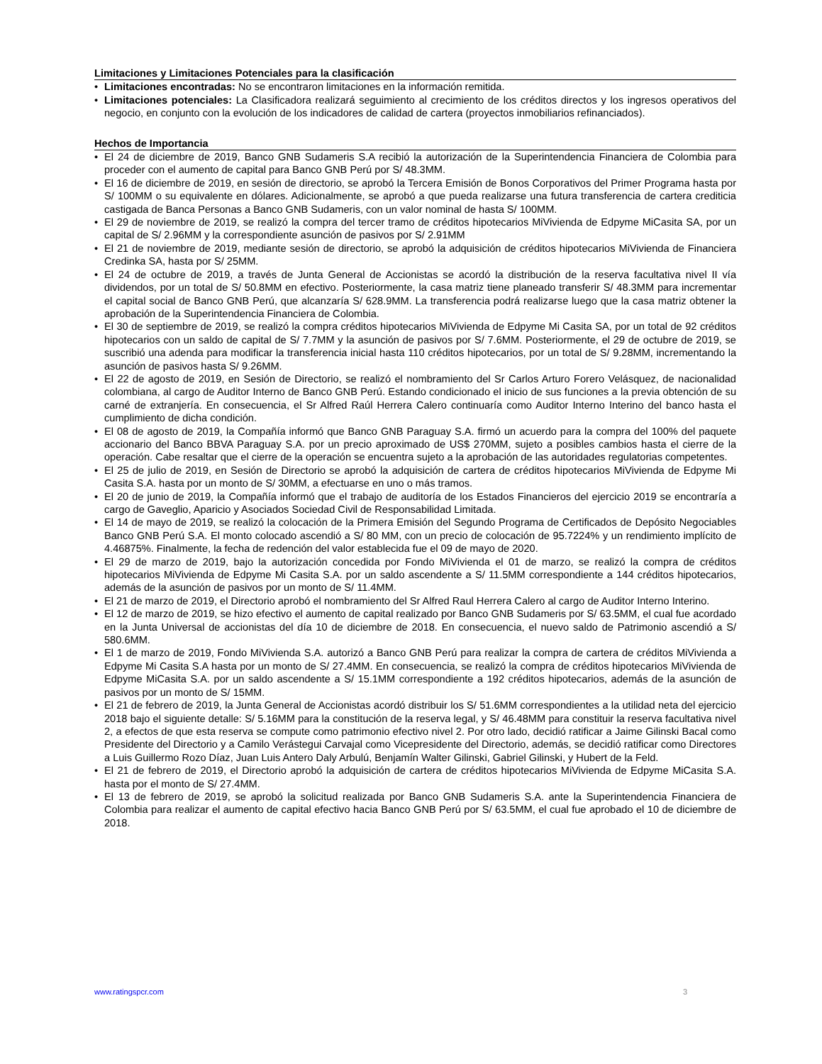Limitaciones y Limitaciones Potenciales para la clasificación
• Limitaciones encontradas: No se encontraron limitaciones en la información remitida.
• Limitaciones potenciales: La Clasificadora realizará seguimiento al crecimiento de los créditos directos y los ingresos operativos del negocio, en conjunto con la evolución de los indicadores de calidad de cartera (proyectos inmobiliarios refinanciados).
Hechos de Importancia
• El 24 de diciembre de 2019, Banco GNB Sudameris S.A recibió la autorización de la Superintendencia Financiera de Colombia para proceder con el aumento de capital para Banco GNB Perú por S/ 48.3MM.
• El 16 de diciembre de 2019, en sesión de directorio, se aprobó la Tercera Emisión de Bonos Corporativos del Primer Programa hasta por S/ 100MM o su equivalente en dólares. Adicionalmente, se aprobó a que pueda realizarse una futura transferencia de cartera crediticia castigada de Banca Personas a Banco GNB Sudameris, con un valor nominal de hasta S/ 100MM.
• El 29 de noviembre de 2019, se realizó la compra del tercer tramo de créditos hipotecarios MiVivienda de Edpyme MiCasita SA, por un capital de S/ 2.96MM y la correspondiente asunción de pasivos por S/ 2.91MM
• El 21 de noviembre de 2019, mediante sesión de directorio, se aprobó la adquisición de créditos hipotecarios MiVivienda de Financiera Credinka SA, hasta por S/ 25MM.
• El 24 de octubre de 2019, a través de Junta General de Accionistas se acordó la distribución de la reserva facultativa nivel II vía dividendos, por un total de S/ 50.8MM en efectivo. Posteriormente, la casa matriz tiene planeado transferir S/ 48.3MM para incrementar el capital social de Banco GNB Perú, que alcanzaría S/ 628.9MM. La transferencia podrá realizarse luego que la casa matriz obtener la aprobación de la Superintendencia Financiera de Colombia.
• El 30 de septiembre de 2019, se realizó la compra créditos hipotecarios MiVivienda de Edpyme Mi Casita SA, por un total de 92 créditos hipotecarios con un saldo de capital de S/ 7.7MM y la asunción de pasivos por S/ 7.6MM. Posteriormente, el 29 de octubre de 2019, se suscribió una adenda para modificar la transferencia inicial hasta 110 créditos hipotecarios, por un total de S/ 9.28MM, incrementando la asunción de pasivos hasta S/ 9.26MM.
• El 22 de agosto de 2019, en Sesión de Directorio, se realizó el nombramiento del Sr Carlos Arturo Forero Velásquez, de nacionalidad colombiana, al cargo de Auditor Interno de Banco GNB Perú. Estando condicionado el inicio de sus funciones a la previa obtención de su carné de extranjería. En consecuencia, el Sr Alfred Raúl Herrera Calero continuaría como Auditor Interno Interino del banco hasta el cumplimiento de dicha condición.
• El 08 de agosto de 2019, la Compañía informó que Banco GNB Paraguay S.A. firmó un acuerdo para la compra del 100% del paquete accionario del Banco BBVA Paraguay S.A. por un precio aproximado de US$ 270MM, sujeto a posibles cambios hasta el cierre de la operación. Cabe resaltar que el cierre de la operación se encuentra sujeto a la aprobación de las autoridades regulatorias competentes.
• El 25 de julio de 2019, en Sesión de Directorio se aprobó la adquisición de cartera de créditos hipotecarios MiVivienda de Edpyme Mi Casita S.A. hasta por un monto de S/ 30MM, a efectuarse en uno o más tramos.
• El 20 de junio de 2019, la Compañía informó que el trabajo de auditoría de los Estados Financieros del ejercicio 2019 se encontraría a cargo de Gaveglio, Aparicio y Asociados Sociedad Civil de Responsabilidad Limitada.
• El 14 de mayo de 2019, se realizó la colocación de la Primera Emisión del Segundo Programa de Certificados de Depósito Negociables Banco GNB Perú S.A. El monto colocado ascendió a S/ 80 MM, con un precio de colocación de 95.7224% y un rendimiento implícito de 4.46875%. Finalmente, la fecha de redención del valor establecida fue el 09 de mayo de 2020.
• El 29 de marzo de 2019, bajo la autorización concedida por Fondo MiVivienda el 01 de marzo, se realizó la compra de créditos hipotecarios MiVivienda de Edpyme Mi Casita S.A. por un saldo ascendente a S/ 11.5MM correspondiente a 144 créditos hipotecarios, además de la asunción de pasivos por un monto de S/ 11.4MM.
• El 21 de marzo de 2019, el Directorio aprobó el nombramiento del Sr Alfred Raul Herrera Calero al cargo de Auditor Interno Interino.
• El 12 de marzo de 2019, se hizo efectivo el aumento de capital realizado por Banco GNB Sudameris por S/ 63.5MM, el cual fue acordado en la Junta Universal de accionistas del día 10 de diciembre de 2018. En consecuencia, el nuevo saldo de Patrimonio ascendió a S/ 580.6MM.
• El 1 de marzo de 2019, Fondo MiVivienda S.A. autorizó a Banco GNB Perú para realizar la compra de cartera de créditos MiVivienda a Edpyme Mi Casita S.A hasta por un monto de S/ 27.4MM. En consecuencia, se realizó la compra de créditos hipotecarios MiVivienda de Edpyme MiCasita S.A. por un saldo ascendente a S/ 15.1MM correspondiente a 192 créditos hipotecarios, además de la asunción de pasivos por un monto de S/ 15MM.
• El 21 de febrero de 2019, la Junta General de Accionistas acordó distribuir los S/ 51.6MM correspondientes a la utilidad neta del ejercicio 2018 bajo el siguiente detalle: S/ 5.16MM para la constitución de la reserva legal, y S/ 46.48MM para constituir la reserva facultativa nivel 2, a efectos de que esta reserva se compute como patrimonio efectivo nivel 2. Por otro lado, decidió ratificar a Jaime Gilinski Bacal como Presidente del Directorio y a Camilo Verástegui Carvajal como Vicepresidente del Directorio, además, se decidió ratificar como Directores a Luis Guillermo Rozo Díaz, Juan Luis Antero Daly Arbulú, Benjamín Walter Gilinski, Gabriel Gilinski, y Hubert de la Feld.
• El 21 de febrero de 2019, el Directorio aprobó la adquisición de cartera de créditos hipotecarios MiVivienda de Edpyme MiCasita S.A. hasta por el monto de S/ 27.4MM.
• El 13 de febrero de 2019, se aprobó la solicitud realizada por Banco GNB Sudameris S.A. ante la Superintendencia Financiera de Colombia para realizar el aumento de capital efectivo hacia Banco GNB Perú por S/ 63.5MM, el cual fue aprobado el 10 de diciembre de 2018.
www.ratingspcr.com 3